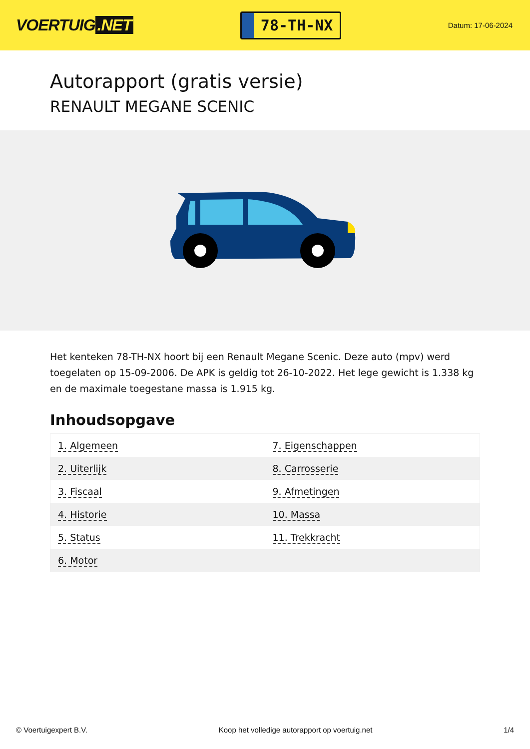VOERTUIG.NET
78-TH-NX
Datum: 17-06-2024
Autorapport (gratis versie)
RENAULT MEGANE SCENIC
Het kenteken 78-TH-NX hoort bij een Renault Megane Scenic. Deze auto (mpv) werd toegelaten op 15-09-2006. De APK is geldig tot 26-10-2022. Het lege gewicht is 1.338 kg en de maximale toegestane massa is 1.915 kg.
Inhoudsopgave
| 1. Algemeen | 7. Eigenschappen |
| 2. Uiterlijk | 8. Carrosserie |
| 3. Fiscaal | 9. Afmetingen |
| 4. Historie | 10. Massa |
| 5. Status | 11. Trekkracht |
| 6. Motor | |
© Voertuigexpert B.V. Koop het volledige autorapport op voertuig.net 1/4